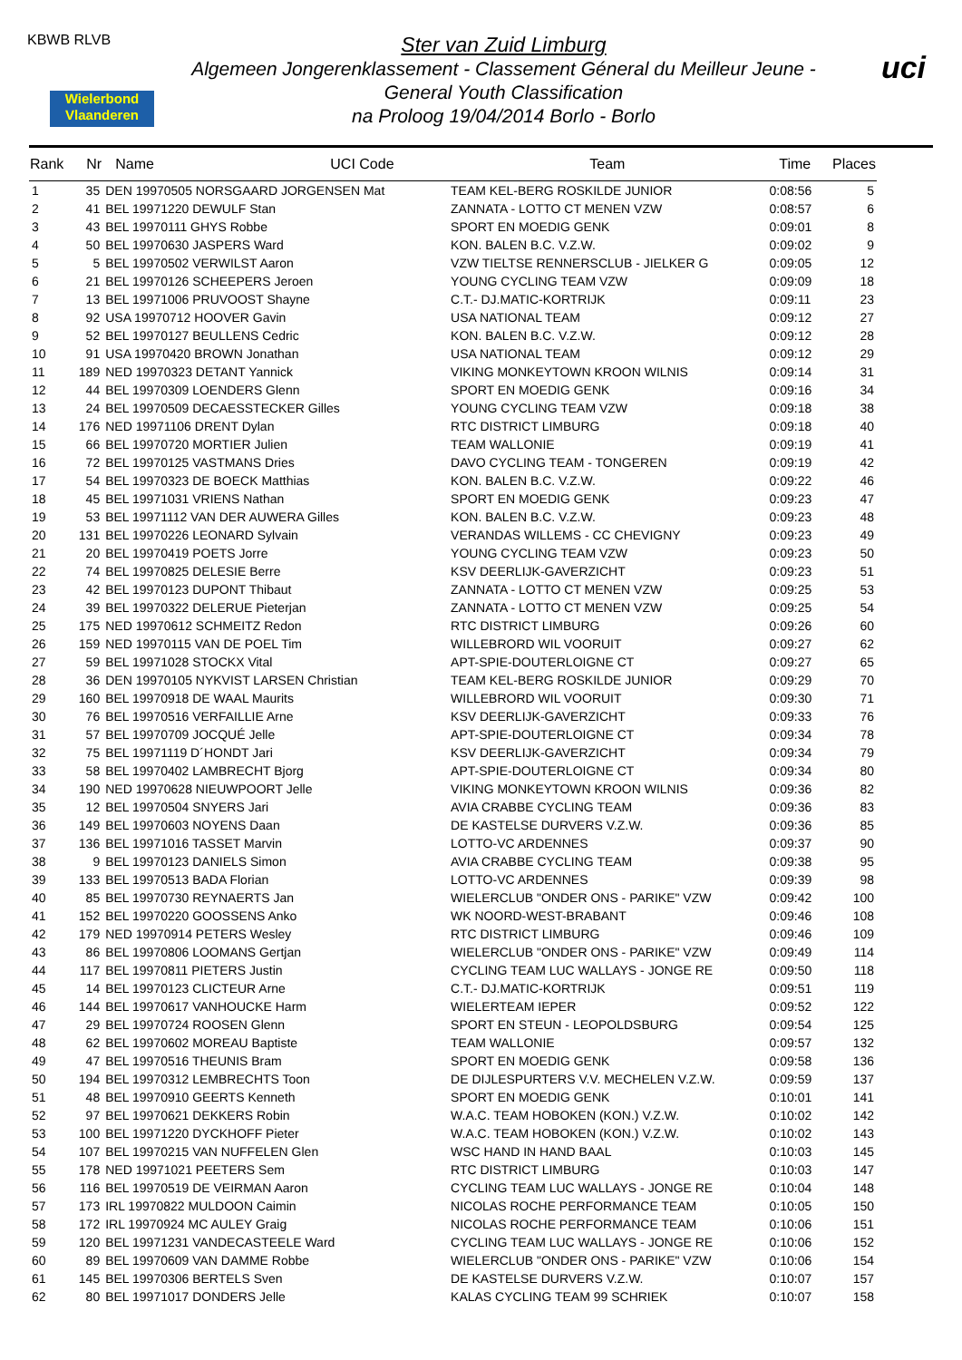KBWB RLVB
Wielerbond Vlaanderen
uci
Ster van Zuid Limburg
Algemeen Jongerenklassement - Classement Géneral du Meilleur Jeune -
General Youth Classification
na Proloog 19/04/2014 Borlo - Borlo
| Rank | Nr | Name UCI Code | Team | Time | Places |
| --- | --- | --- | --- | --- | --- |
| 1 | 35 | DEN 19970505 NORSGAARD JORGENSEN Mat | TEAM KEL-BERG ROSKILDE JUNIOR | 0:08:56 | 5 |
| 2 | 41 | BEL 19971220 DEWULF Stan | ZANNATA - LOTTO CT MENEN VZW | 0:08:57 | 6 |
| 3 | 43 | BEL 19970111 GHYS Robbe | SPORT EN MOEDIG GENK | 0:09:01 | 8 |
| 4 | 50 | BEL 19970630 JASPERS Ward | KON. BALEN B.C. V.Z.W. | 0:09:02 | 9 |
| 5 | 5 | BEL 19970502 VERWILST Aaron | VZW TIELTSE RENNERSCLUB - JIELKER G | 0:09:05 | 12 |
| 6 | 21 | BEL 19970126 SCHEEPERS Jeroen | YOUNG CYCLING TEAM VZW | 0:09:09 | 18 |
| 7 | 13 | BEL 19971006 PRUVOOST Shayne | C.T.- DJ.MATIC-KORTRIJK | 0:09:11 | 23 |
| 8 | 92 | USA 19970712 HOOVER Gavin | USA NATIONAL TEAM | 0:09:12 | 27 |
| 9 | 52 | BEL 19970127 BEULLENS Cedric | KON. BALEN B.C. V.Z.W. | 0:09:12 | 28 |
| 10 | 91 | USA 19970420 BROWN Jonathan | USA NATIONAL TEAM | 0:09:12 | 29 |
| 11 | 189 | NED 19970323 DETANT Yannick | VIKING MONKEYTOWN KROON WILNIS | 0:09:14 | 31 |
| 12 | 44 | BEL 19970309 LOENDERS Glenn | SPORT EN MOEDIG GENK | 0:09:16 | 34 |
| 13 | 24 | BEL 19970509 DECAESSTECKER Gilles | YOUNG CYCLING TEAM VZW | 0:09:18 | 38 |
| 14 | 176 | NED 19971106 DRENT Dylan | RTC DISTRICT LIMBURG | 0:09:18 | 40 |
| 15 | 66 | BEL 19970720 MORTIER Julien | TEAM WALLONIE | 0:09:19 | 41 |
| 16 | 72 | BEL 19970125 VASTMANS Dries | DAVO CYCLING TEAM - TONGEREN | 0:09:19 | 42 |
| 17 | 54 | BEL 19970323 DE BOECK Matthias | KON. BALEN B.C. V.Z.W. | 0:09:22 | 46 |
| 18 | 45 | BEL 19971031 VRIENS Nathan | SPORT EN MOEDIG GENK | 0:09:23 | 47 |
| 19 | 53 | BEL 19971112 VAN DER AUWERA Gilles | KON. BALEN B.C. V.Z.W. | 0:09:23 | 48 |
| 20 | 131 | BEL 19970226 LEONARD Sylvain | VERANDAS WILLEMS - CC CHEVIGNY | 0:09:23 | 49 |
| 21 | 20 | BEL 19970419 POETS Jorre | YOUNG CYCLING TEAM VZW | 0:09:23 | 50 |
| 22 | 74 | BEL 19970825 DELESIE Berre | KSV DEERLIJK-GAVERZICHT | 0:09:23 | 51 |
| 23 | 42 | BEL 19970123 DUPONT Thibaut | ZANNATA - LOTTO CT MENEN VZW | 0:09:25 | 53 |
| 24 | 39 | BEL 19970322 DELERUE Pieterjan | ZANNATA - LOTTO CT MENEN VZW | 0:09:25 | 54 |
| 25 | 175 | NED 19970612 SCHMEITZ Redon | RTC DISTRICT LIMBURG | 0:09:26 | 60 |
| 26 | 159 | NED 19970115 VAN DE POEL Tim | WILLEBRORD WIL VOORUIT | 0:09:27 | 62 |
| 27 | 59 | BEL 19971028 STOCKX Vital | APT-SPIE-DOUTERLOIGNE CT | 0:09:27 | 65 |
| 28 | 36 | DEN 19970105 NYKVIST LARSEN Christian | TEAM KEL-BERG ROSKILDE JUNIOR | 0:09:29 | 70 |
| 29 | 160 | BEL 19970918 DE WAAL Maurits | WILLEBRORD WIL VOORUIT | 0:09:30 | 71 |
| 30 | 76 | BEL 19970516 VERFAILLIE Arne | KSV DEERLIJK-GAVERZICHT | 0:09:33 | 76 |
| 31 | 57 | BEL 19970709 JOCQUÉ Jelle | APT-SPIE-DOUTERLOIGNE CT | 0:09:34 | 78 |
| 32 | 75 | BEL 19971119 D´HONDT Jari | KSV DEERLIJK-GAVERZICHT | 0:09:34 | 79 |
| 33 | 58 | BEL 19970402 LAMBRECHT Bjorg | APT-SPIE-DOUTERLOIGNE CT | 0:09:34 | 80 |
| 34 | 190 | NED 19970628 NIEUWPOORT Jelle | VIKING MONKEYTOWN KROON WILNIS | 0:09:36 | 82 |
| 35 | 12 | BEL 19970504 SNYERS Jari | AVIA CRABBE CYCLING TEAM | 0:09:36 | 83 |
| 36 | 149 | BEL 19970603 NOYENS Daan | DE KASTELSE DURVERS V.Z.W. | 0:09:36 | 85 |
| 37 | 136 | BEL 19971016 TASSET Marvin | LOTTO-VC ARDENNES | 0:09:37 | 90 |
| 38 | 9 | BEL 19970123 DANIELS Simon | AVIA CRABBE CYCLING TEAM | 0:09:38 | 95 |
| 39 | 133 | BEL 19970513 BADA Florian | LOTTO-VC ARDENNES | 0:09:39 | 98 |
| 40 | 85 | BEL 19970730 REYNAERTS Jan | WIELERCLUB "ONDER ONS - PARIKE" VZW | 0:09:42 | 100 |
| 41 | 152 | BEL 19970220 GOOSSENS Anko | WK NOORD-WEST-BRABANT | 0:09:46 | 108 |
| 42 | 179 | NED 19970914 PETERS Wesley | RTC DISTRICT LIMBURG | 0:09:46 | 109 |
| 43 | 86 | BEL 19970806 LOOMANS Gertjan | WIELERCLUB "ONDER ONS - PARIKE" VZW | 0:09:49 | 114 |
| 44 | 117 | BEL 19970811 PIETERS Justin | CYCLING TEAM LUC WALLAYS - JONGE RE | 0:09:50 | 118 |
| 45 | 14 | BEL 19970123 CLICTEUR Arne | C.T.- DJ.MATIC-KORTRIJK | 0:09:51 | 119 |
| 46 | 144 | BEL 19970617 VANHOUCKE Harm | WIELERTEAM IEPER | 0:09:52 | 122 |
| 47 | 29 | BEL 19970724 ROOSEN Glenn | SPORT EN STEUN - LEOPOLDSBURG | 0:09:54 | 125 |
| 48 | 62 | BEL 19970602 MOREAU Baptiste | TEAM WALLONIE | 0:09:57 | 132 |
| 49 | 47 | BEL 19970516 THEUNIS Bram | SPORT EN MOEDIG GENK | 0:09:58 | 136 |
| 50 | 194 | BEL 19970312 LEMBRECHTS Toon | DE DIJLESPURTERS V.V. MECHELEN V.Z.W. | 0:09:59 | 137 |
| 51 | 48 | BEL 19970910 GEERTS Kenneth | SPORT EN MOEDIG GENK | 0:10:01 | 141 |
| 52 | 97 | BEL 19970621 DEKKERS Robin | W.A.C. TEAM HOBOKEN (KON.) V.Z.W. | 0:10:02 | 142 |
| 53 | 100 | BEL 19971220 DYCKHOFF Pieter | W.A.C. TEAM HOBOKEN (KON.) V.Z.W. | 0:10:02 | 143 |
| 54 | 107 | BEL 19970215 VAN NUFFELEN Glen | WSC HAND IN HAND BAAL | 0:10:03 | 145 |
| 55 | 178 | NED 19971021 PEETERS Sem | RTC DISTRICT LIMBURG | 0:10:03 | 147 |
| 56 | 116 | BEL 19970519 DE VEIRMAN Aaron | CYCLING TEAM LUC WALLAYS - JONGE RE | 0:10:04 | 148 |
| 57 | 173 | IRL 19970822 MULDOON Caimin | NICOLAS ROCHE PERFORMANCE TEAM | 0:10:05 | 150 |
| 58 | 172 | IRL 19970924 MC AULEY Graig | NICOLAS ROCHE PERFORMANCE TEAM | 0:10:06 | 151 |
| 59 | 120 | BEL 19971231 VANDECASTEELE Ward | CYCLING TEAM LUC WALLAYS - JONGE RE | 0:10:06 | 152 |
| 60 | 89 | BEL 19970609 VAN DAMME Robbe | WIELERCLUB "ONDER ONS - PARIKE" VZW | 0:10:06 | 154 |
| 61 | 145 | BEL 19970306 BERTELS Sven | DE KASTELSE DURVERS V.Z.W. | 0:10:07 | 157 |
| 62 | 80 | BEL 19971017 DONDERS Jelle | KALAS CYCLING TEAM 99 SCHRIEK | 0:10:07 | 158 |